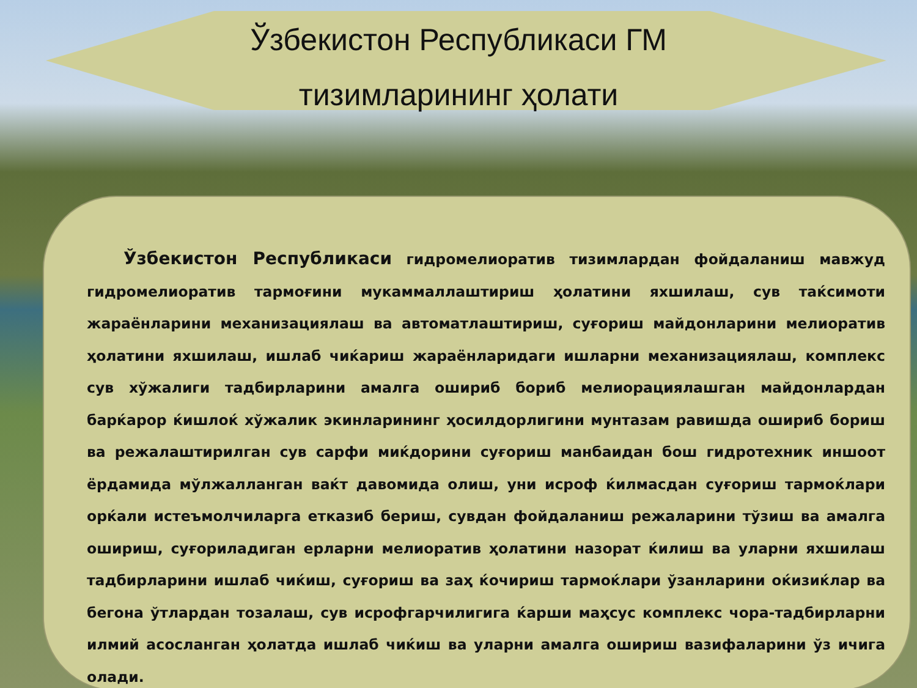Ўзбекистон Республикаси ГМ
тизимларининг ҳолати
Ўзбекистон Республикаси гидромелиоратив тизимлардан фойдаланиш мавжуд гидромелиоратив тармоғини мукаммаллаштириш ҳолатини яхшилаш, сув таќсимоти жараёнларини механизациялаш ва автоматлаштириш, суғориш майдонларини мелиоратив ҳолатини яхшилаш, ишлаб чиќариш жараёнларидаги ишларни механизациялаш, комплекс сув хўжалиги тадбирларини амалга ошириб бориб мелиорациялашган майдонлардан барќарор ќишлоќ хўжалик экинларининг ҳосилдорлигини мунтазам равишда ошириб бориш ва режалаштирилган сув сарфи миќдорини суғориш манбаидан бош гидротехник иншоот ёрдамида мўлжалланган ваќт давомида олиш, уни исроф ќилмасдан суғориш тармоќлари орќали истеъмолчиларга етказиб бериш, сувдан фойдаланиш режаларини тўзиш ва амалга ошириш, суғориладиган ерларни мелиоратив ҳолатини назорат ќилиш ва уларни яхшилаш тадбирларини ишлаб чиќиш, суғориш ва заҳ ќочириш тармоќлари ўзанларини оќизиќлар ва бегона ўтлардан тозалаш, сув исрофгарчилигига ќарши маҳсус комплекс чора-тадбирларни илмий асосланган ҳолатда ишлаб чиќиш ва уларни амалга ошириш вазифаларини ўз ичига олади.